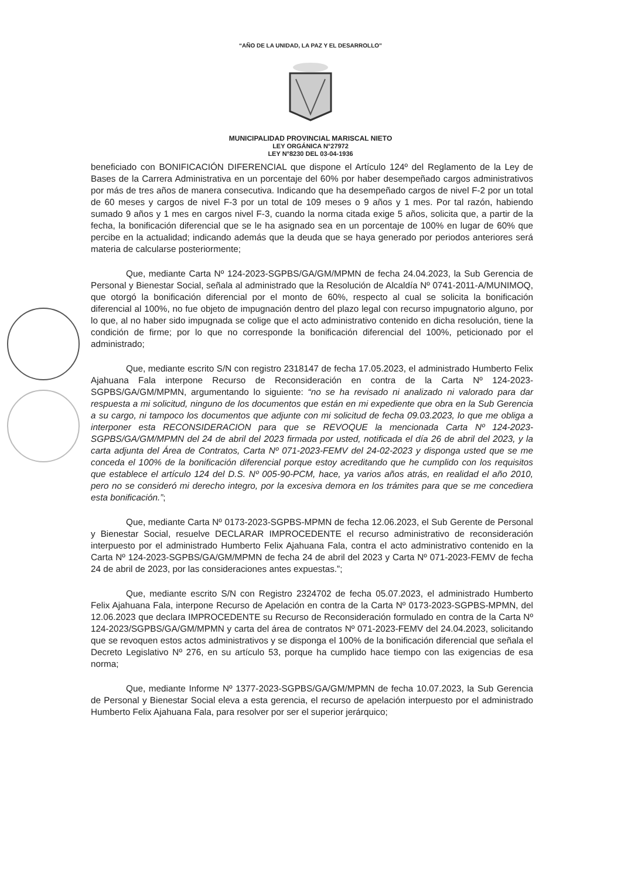“AÑO DE LA UNIDAD, LA PAZ Y EL DESARROLLO”
MUNICIPALIDAD PROVINCIAL MARISCAL NIETO
LEY ORGÁNICA N°27972
LEY N°8230 DEL 03-04-1936
beneficiado con BONIFICACIÓN DIFERENCIAL que dispone el Artículo 124º del Reglamento de la Ley de Bases de la Carrera Administrativa en un porcentaje del 60% por haber desempeñado cargos administrativos por más de tres años de manera consecutiva. Indicando que ha desempeñado cargos de nivel F-2 por un total de 60 meses y cargos de nivel F-3 por un total de 109 meses o 9 años y 1 mes. Por tal razón, habiendo sumado 9 años y 1 mes en cargos nivel F-3, cuando la norma citada exige 5 años, solicita que, a partir de la fecha, la bonificación diferencial que se le ha asignado sea en un porcentaje de 100% en lugar de 60% que percibe en la actualidad; indicando además que la deuda que se haya generado por periodos anteriores será materia de calcularse posteriormente;
Que, mediante Carta Nº 124-2023-SGPBS/GA/GM/MPMN de fecha 24.04.2023, la Sub Gerencia de Personal y Bienestar Social, señala al administrado que la Resolución de Alcaldía Nº 0741-2011-A/MUNIMOQ, que otorgó la bonificación diferencial por el monto de 60%, respecto al cual se solicita la bonificación diferencial al 100%, no fue objeto de impugnación dentro del plazo legal con recurso impugnatorio alguno, por lo que, al no haber sido impugnada se colige que el acto administrativo contenido en dicha resolución, tiene la condición de firme; por lo que no corresponde la bonificación diferencial del 100%, peticionado por el administrado;
Que, mediante escrito S/N con registro 2318147 de fecha 17.05.2023, el administrado Humberto Felix Ajahuana Fala interpone Recurso de Reconsideración en contra de la Carta Nº 124-2023-SGPBS/GA/GM/MPMN, argumentando lo siguiente: “no se ha revisado ni analizado ni valorado para dar respuesta a mi solicitud, ninguno de los documentos que están en mi expediente que obra en la Sub Gerencia a su cargo, ni tampoco los documentos que adjunte con mi solicitud de fecha 09.03.2023, lo que me obliga a interponer esta RECONSIDERACION para que se REVOQUE la mencionada Carta Nº 124-2023-SGPBS/GA/GM/MPMN del 24 de abril del 2023 firmada por usted, notificada el día 26 de abril del 2023, y la carta adjunta del Área de Contratos, Carta Nº 071-2023-FEMV del 24-02-2023 y disponga usted que se me conceda el 100% de la bonificación diferencial porque estoy acreditando que he cumplido con los requisitos que establece el artículo 124 del D.S. Nº 005-90-PCM, hace, ya varios años atrás, en realidad el año 2010, pero no se consideró mi derecho integro, por la excesiva demora en los trámites para que se me concediera esta bonificación.”;
Que, mediante Carta Nº 0173-2023-SGPBS-MPMN de fecha 12.06.2023, el Sub Gerente de Personal y Bienestar Social, resuelve DECLARAR IMPROCEDENTE el recurso administrativo de reconsideración interpuesto por el administrado Humberto Felix Ajahuana Fala, contra el acto administrativo contenido en la Carta Nº 124-2023-SGPBS/GA/GM/MPMN de fecha 24 de abril del 2023 y Carta Nº 071-2023-FEMV de fecha 24 de abril de 2023, por las consideraciones antes expuestas.”;
Que, mediante escrito S/N con Registro 2324702 de fecha 05.07.2023, el administrado Humberto Felix Ajahuana Fala, interpone Recurso de Apelación en contra de la Carta Nº 0173-2023-SGPBS-MPMN, del 12.06.2023 que declara IMPROCEDENTE su Recurso de Reconsideración formulado en contra de la Carta Nº 124-2023/SGPBS/GA/GM/MPMN y carta del área de contratos Nº 071-2023-FEMV del 24.04.2023, solicitando que se revoquen estos actos administrativos y se disponga el 100% de la bonificación diferencial que señala el Decreto Legislativo Nº 276, en su artículo 53, porque ha cumplido hace tiempo con las exigencias de esa norma;
Que, mediante Informe Nº 1377-2023-SGPBS/GA/GM/MPMN de fecha 10.07.2023, la Sub Gerencia de Personal y Bienestar Social eleva a esta gerencia, el recurso de apelación interpuesto por el administrado Humberto Felix Ajahuana Fala, para resolver por ser el superior jerárquico;